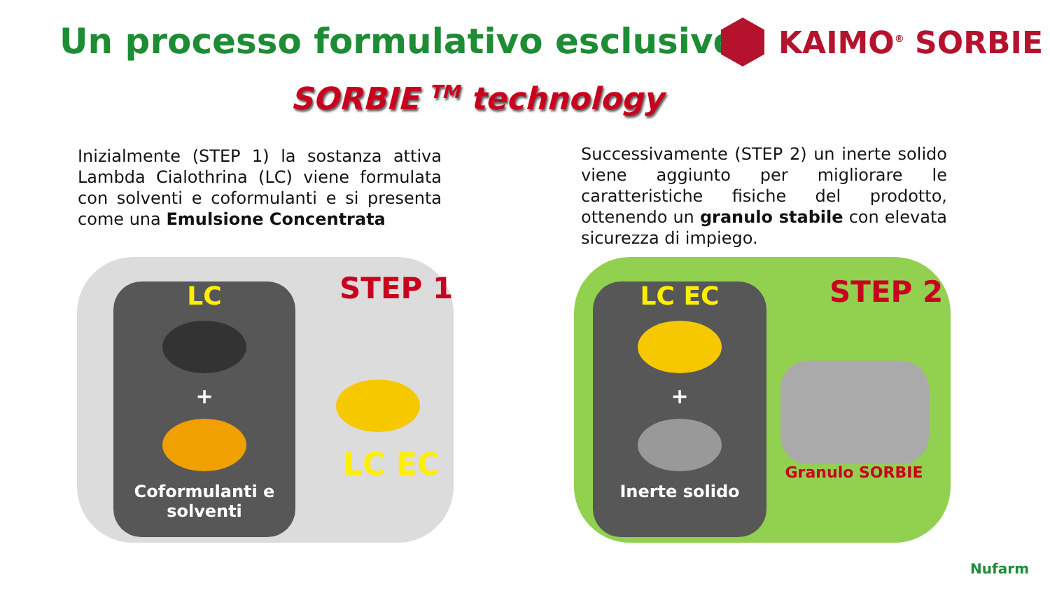Un processo formulativo esclusivo
KAIMO<sup>®</sup> SORBIE
SORBIE <sup>TM</sup> technology
Inizialmente (STEP 1) la sostanza attiva Lambda Cialothrina (LC) viene formulata con solventi e coformulanti e si presenta come una Emulsione Concentrata
Successivamente (STEP 2) un inerte solido viene aggiunto per migliorare le caratteristiche fisiche del prodotto, ottenendo un granulo stabile con elevata sicurezza di impiego.
LC
+
Coformulanti e solventi
STEP 1
LC EC
LC EC
+
Inerte solido
STEP 2
Granulo SORBIE
Nufarm